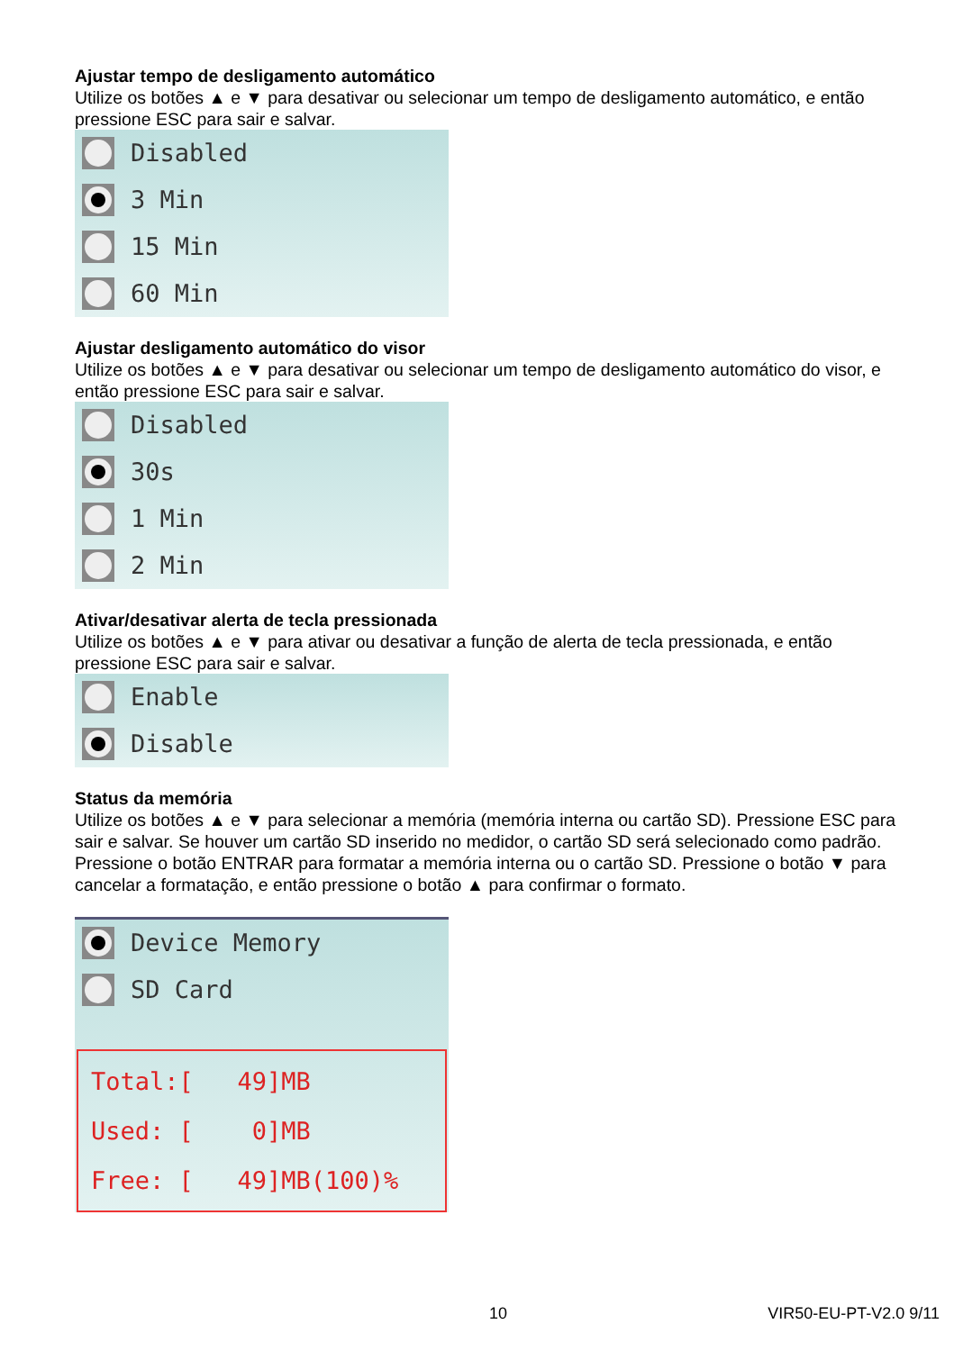Ajustar tempo de desligamento automático
Utilize os botões ▲ e ▼ para desativar ou selecionar um tempo de desligamento automático, e então pressione ESC para sair e salvar.
Disabled
3 Min
15 Min
60 Min
Ajustar desligamento automático do visor
Utilize os botões ▲ e ▼ para desativar ou selecionar um tempo de desligamento automático do visor, e então pressione ESC para sair e salvar.
Disabled
30s
1 Min
2 Min
Ativar/desativar alerta de tecla pressionada
Utilize os botões ▲ e ▼ para ativar ou desativar a função de alerta de tecla pressionada, e então pressione ESC para sair e salvar.
Enable
Disable
Status da memória
Utilize os botões ▲ e ▼ para selecionar a memória (memória interna ou cartão SD). Pressione ESC para sair e salvar. Se houver um cartão SD inserido no medidor, o cartão SD será selecionado como padrão.
Pressione o botão ENTRAR para formatar a memória interna ou o cartão SD. Pressione o botão ▼ para cancelar a formatação, e então pressione o botão ▲ para confirmar o formato.
Device Memory
SD Card
Total:[ 49]MB Used: [ 0]MB Free: [ 49]MB(100)%
10 VIR50-EU-PT-V2.0 9/11